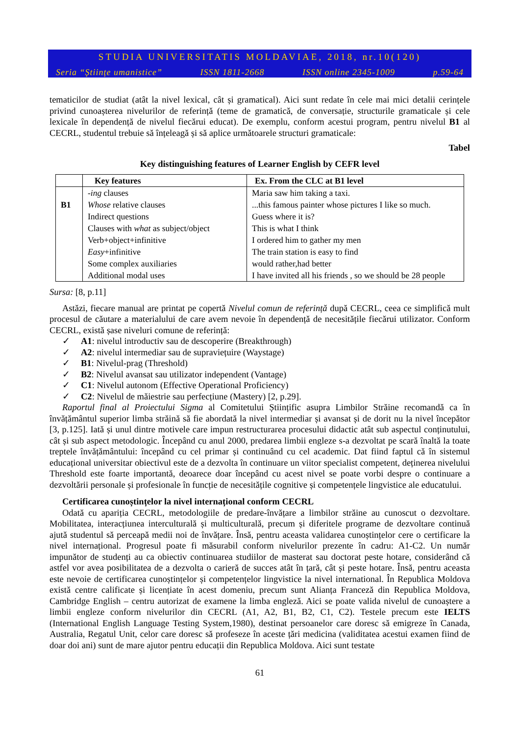STUDIA UNIVERSITATIS MOLDAVIAE, 2018, nr.10(120)
Seria “Științe umanistice” ISSN 1811-2668 ISSN online 2345-1009 p.59-64
tematicilor de studiat (atât la nivel lexical, cât și gramatical). Aici sunt redate în cele mai mici detalii cerințele privind cunoașterea nivelurilor de referință (teme de gramatică, de conversație, structurile gramaticale și cele lexicale în dependență de nivelul fiecărui educat). De exemplu, conform acestui program, pentru nivelul B1 al CECRL, studentul trebuie să înțeleagă și să aplice următoarele structuri gramaticale:
Tabel
Key distinguishing features of Learner English by CEFR level
| | Key features | Ex. From the CLC at B1 level |
| --- | --- | --- |
| B1 | -ing clauses Whose relative clauses Indirect questions Clauses with what as subject/object Verb+object+infinitive Easy +infinitive Some complex auxiliaries Additional modal uses | Maria saw him taking a taxi. ...this famous painter whose pictures I like so much. Guess where it is? This is what I think I ordered him to gather my men The train station is easy to find would rather,had better I have invited all his friends , so we should be 28 people |
Sursa: [8, p.11]
Astăzi, fiecare manual are printat pe copertă Nivelul comun de referință după CECRL, ceea ce simplifică mult procesul de căutare a materialului de care avem nevoie în dependență de necesitățile fiecărui utilizator. Conform CECRL, există șase niveluri comune de referință:
✓ A1: nivelul introductiv sau de descoperire (Breakthrough)
✓ A2: nivelul intermediar sau de supraviețuire (Waystage)
✓ B1: Nivelul-prag (Threshold)
✓ B2: Nivelul avansat sau utilizator independent (Vantage)
✓ C1: Nivelul autonom (Effective Operational Proficiency)
✓ C2: Nivelul de măiestrie sau perfecțiune (Mastery) [2, p.29].
Raportul final al Proiectului Sigma al Comitetului Științific asupra Limbilor Străine recomandă ca în învățământul superior limba străină să fie abordată la nivel intermediar și avansat și de dorit nu la nivel începător [3, p.125]. Iată și unul dintre motivele care impun restructurarea procesului didactic atât sub aspectul conținutului, cât și sub aspect metodologic. Începând cu anul 2000, predarea limbii engleze s-a dezvoltat pe scară înaltă la toate treptele învățământului: începând cu cel primar și continuând cu cel academic. Dat fiind faptul că în sistemul educațional universitar obiectivul este de a dezvolta în continuare un viitor specialist competent, deținerea nivelului Threshold este foarte importantă, deoarece doar începând cu acest nivel se poate vorbi despre o continuare a dezvoltării personale și profesionale în funcție de necesitățile cognitive și competențele lingvistice ale educatului.
Certificarea cunoștințelor la nivel internațional conform CECRL
Odată cu apariția CECRL, metodologiile de predare-învățare a limbilor străine au cunoscut o dezvoltare. Mobilitatea, interacțiunea interculturală și multiculturală, precum și diferitele programe de dezvoltare continuă ajută studentul să perceapă medii noi de învățare. Însă, pentru aceasta validarea cunoștințelor cere o certificare la nivel internațional. Progresul poate fi măsurabil conform nivelurilor prezente în cadru: A1-C2. Un număr impunător de studenți au ca obiectiv continuarea studiilor de masterat sau doctorat peste hotare, considerând că astfel vor avea posibilitatea de a dezvolta o carieră de succes atât în țară, cât și peste hotare. Însă, pentru aceasta este nevoie de certificarea cunoștințelor și competențelor lingvistice la nivel international. În Republica Moldova există centre calificate și licențiate în acest domeniu, precum sunt Alianța Franceză din Republica Moldova, Cambridge English – centru autorizat de examene la limba engleză. Aici se poate valida nivelul de cunoaștere a limbii engleze conform nivelurilor din CECRL (A1, A2, B1, B2, C1, C2). Testele precum este IELTS (International English Language Testing System,1980), destinat persoanelor care doresc să emigreze în Canada, Australia, Regatul Unit, celor care doresc să profeseze în aceste țări medicina (validitatea acestui examen fiind de doar doi ani) sunt de mare ajutor pentru educații din Republica Moldova. Aici sunt testate
61